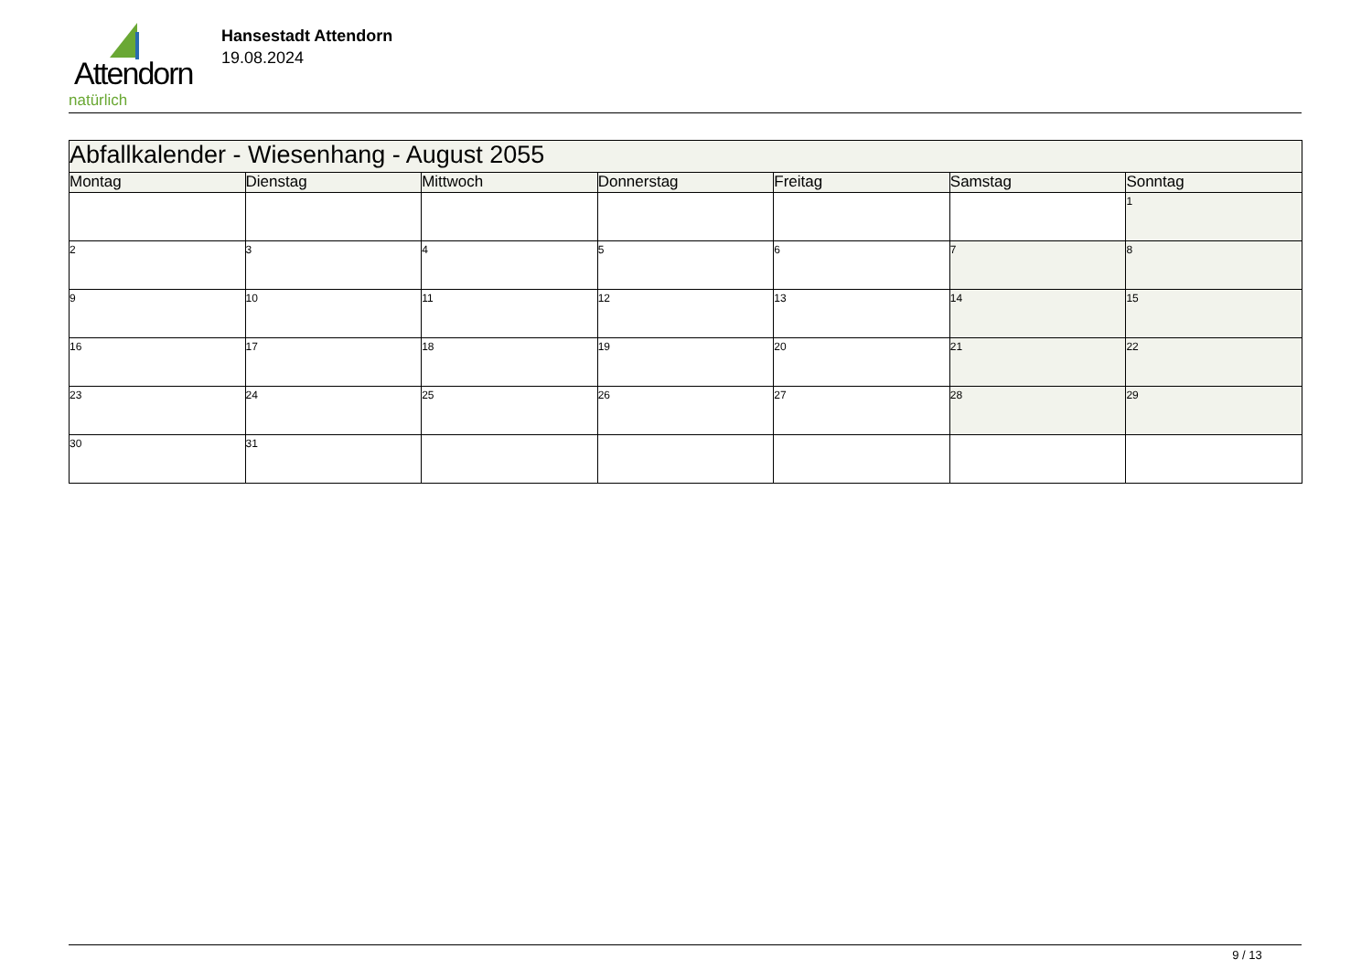Attendorn
natürlich
Hansestadt Attendorn
19.08.2024
| Abfallkalender - Wiesenhang - August 2055 | | | | | | |
| --- | --- | --- | --- | --- | --- | --- |
| Montag | Dienstag | Mittwoch | Donnerstag | Freitag | Samstag | Sonntag |
| | | | | | | 1 |
| 2 | 3 | 4 | 5 | 6 | 7 | 8 |
| 9 | 10 | 11 | 12 | 13 | 14 | 15 |
| 16 | 17 | 18 | 19 | 20 | 21 | 22 |
| 23 | 24 | 25 | 26 | 27 | 28 | 29 |
| 30 | 31 | | | | | |
9 / 13